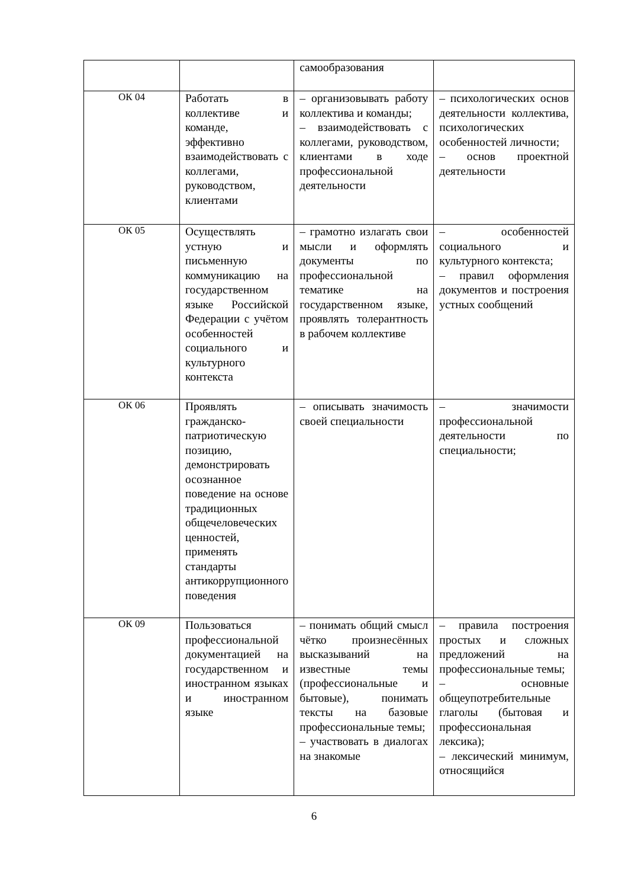| | | самообразования | |
| ОК 04 | Работать в коллективе и команде, эффективно взаимодействовать с коллегами, руководством, клиентами | – организовывать работу коллектива и команды; – взаимодействовать с коллегами, руководством, клиентами в ходе профессиональной деятельности | – психологических основ деятельности коллектива, психологических особенностей личности; – основ проектной деятельности |
| ОК 05 | Осуществлять устную и письменную коммуникацию на государственном языке Российской Федерации с учётом особенностей социального и культурного контекста | – грамотно излагать свои мысли и оформлять документы по профессиональной тематике на государственном языке, проявлять толерантность в рабочем коллективе | – особенностей социального и культурного контекста; – правил оформления документов и построения устных сообщений |
| ОК 06 | Проявлять гражданско-патриотическую позицию, демонстрировать осознанное поведение на основе традиционных общечеловеческих ценностей, применять стандарты антикоррупционного поведения | – описывать значимость своей специальности | – значимости профессиональной деятельности по специальности; |
| ОК 09 | Пользоваться профессиональной документацией на государственном и иностранном языках и иностранном языке | – понимать общий смысл чётко произнесённых высказываний на известные темы (профессиональные и бытовые), понимать тексты на базовые профессиональные темы; – участвовать в диалогах на знакомые | – правила построения простых и сложных предложений на профессиональные темы; – основные общеупотребительные глаголы (бытовая и профессиональная лексика); – лексический минимум, относящийся |
6